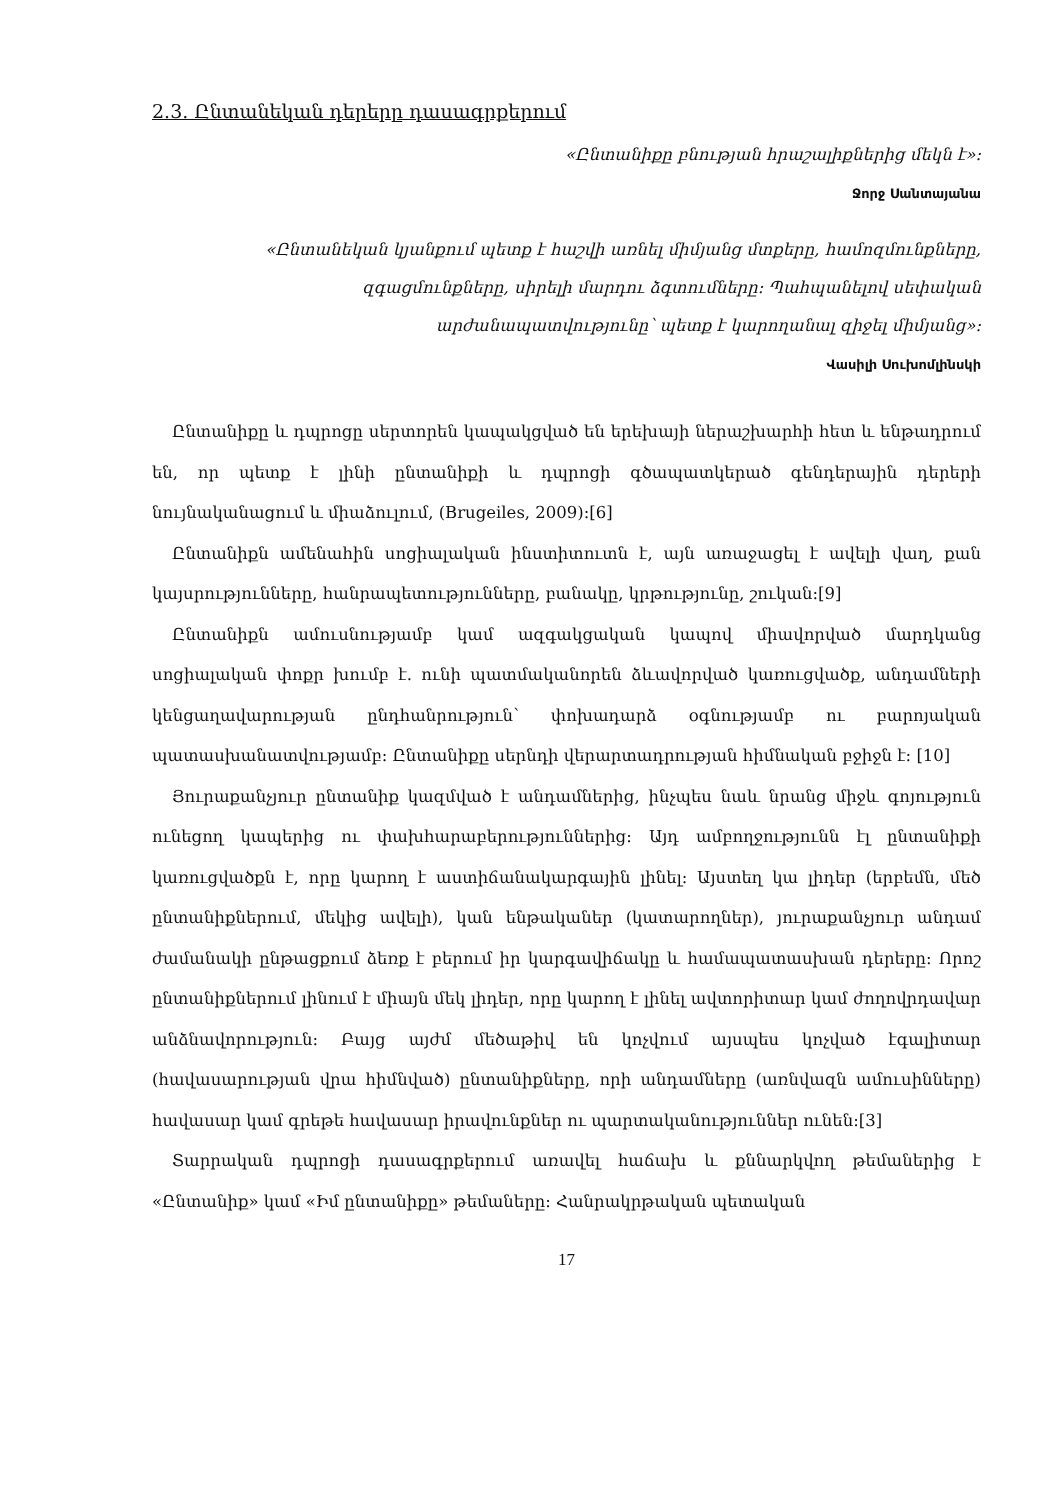2.3. Ընտանեկան դերերը դասագրքերում
«Ընտանիքը բնության հրաշալիքներից մեկն է»:
Ջորջ Սանտայանա
«Ընտանեկան կյանքում պետք է հաշվի առնել միմյանց մտքերը, համոզմունքները, զգացմունքները, սիրելի մարդու ձգտումները: Պահպանելով սեփական արժանապատվությունը՝ պետք է կարողանալ զիջել միմյանց»:
Վասիլի Սուխոմլինսկի
Ընտանիքը և դպրոցը սերտորեն կապակցված են երեխայի ներաշխարհի հետ և ենթադրում են, որ պետք է լինի ընտանիքի և դպրոցի գծապատկերած գենդերային դերերի նույնականացում և միաձուլում, (Brugeiles, 2009):[6]
Ընտանիքն ամենահին սոցիալական ինստիտուտն է, այն առաջացել է ավելի վաղ, քան կայսրությունները, հանրապետությունները, բանակը, կրթությունը, շուկան:[9]
Ընտանիքն ամուսնությամբ կամ ազգակցական կապով միավորված մարդկանց սոցիալական փոքր խումբ է. ունի պատմականորեն ձևավորված կառուցվածք, անդամների կենցաղավարության ընդհանրություն՝ փոխադարձ օգնությամբ ու բարոյական պատասխանատվությամբ: Ընտանիքը սերնդի վերարտադրության հիմնական բջիջն է: [10]
Յուրաքանչյուր ընտանիք կազմված է անդամներից, ինչպես նաև նրանց միջև գոյություն ունեցող կապերից ու փախհարաբերություններից: Այդ ամբողջությունն էլ ընտանիքի կառուցվածքն է, որը կարող է աստիճանակարգային լինել: Այստեղ կա լիդեր (երբեմն, մեծ ընտանիքներում, մեկից ավելի), կան ենթականեր (կատարողներ), յուրաքանչյուր անդամ ժամանակի ընթացքում ձեռք է բերում իր կարգավիճակը և համապատասխան դերերը: Որոշ ընտանիքներում լինում է միայն մեկ լիդեր, որը կարող է լինել ավտորիտար կամ ժողովրդավար անձնավորություն: Բայց այժմ մեծաթիվ են կոչվում այսպես կոչված էգալիտար (հավասարության վրա հիմնված) ընտանիքները, որի անդամները (առնվազն ամուսինները) հավասար կամ գրեթե հավասար իրավունքներ ու պարտականություններ ունեն:[3]
Տարրական դպրոցի դասագրքերում առավել հաճախ և քննարկվող թեմաներից է «Ընտանիք» կամ «Իմ ընտանիքը» թեմաները: Հանրակրթական պետական
17